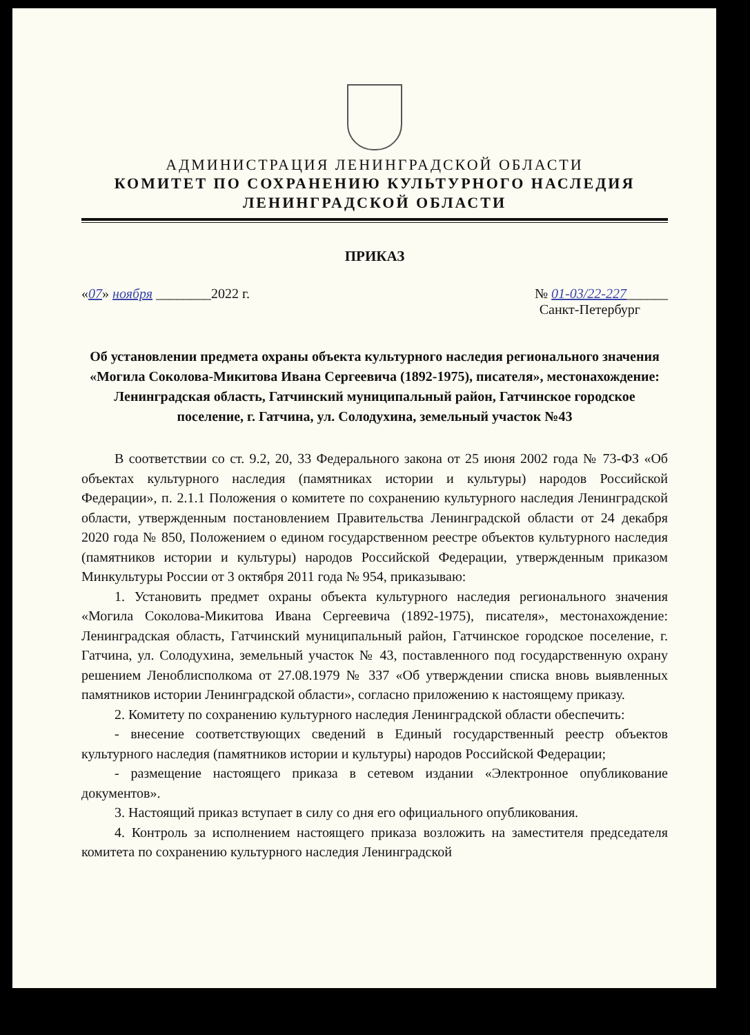АДМИНИСТРАЦИЯ ЛЕНИНГРАДСКОЙ ОБЛАСТИ
КОМИТЕТ ПО СОХРАНЕНИЮ КУЛЬТУРНОГО НАСЛЕДИЯ
ЛЕНИНГРАДСКОЙ ОБЛАСТИ
ПРИКАЗ
«07» ноября ________2022 г. № 01-03/22-227______
Санкт-Петербург
Об установлении предмета охраны объекта культурного наследия регионального значения «Могила Соколова-Микитова Ивана Сергеевича (1892-1975), писателя», местонахождение: Ленинградская область, Гатчинский муниципальный район, Гатчинское городское поселение, г. Гатчина, ул. Солодухина, земельный участок №43
В соответствии со ст. 9.2, 20, 33 Федерального закона от 25 июня 2002 года № 73-ФЗ «Об объектах культурного наследия (памятниках истории и культуры) народов Российской Федерации», п. 2.1.1 Положения о комитете по сохранению культурного наследия Ленинградской области, утвержденным постановлением Правительства Ленинградской области от 24 декабря 2020 года № 850, Положением о едином государственном реестре объектов культурного наследия (памятников истории и культуры) народов Российской Федерации, утвержденным приказом Минкультуры России от 3 октября 2011 года № 954, приказываю:
1. Установить предмет охраны объекта культурного наследия регионального значения «Могила Соколова-Микитова Ивана Сергеевича (1892-1975), писателя», местонахождение: Ленинградская область, Гатчинский муниципальный район, Гатчинское городское поселение, г. Гатчина, ул. Солодухина, земельный участок № 43, поставленного под государственную охрану решением Леноблисполкома от 27.08.1979 № 337 «Об утверждении списка вновь выявленных памятников истории Ленинградской области», согласно приложению к настоящему приказу.
2. Комитету по сохранению культурного наследия Ленинградской области обеспечить:
- внесение соответствующих сведений в Единый государственный реестр объектов культурного наследия (памятников истории и культуры) народов Российской Федерации;
- размещение настоящего приказа в сетевом издании «Электронное опубликование документов».
3. Настоящий приказ вступает в силу со дня его официального опубликования.
4. Контроль за исполнением настоящего приказа возложить на заместителя председателя комитета по сохранению культурного наследия Ленинградской